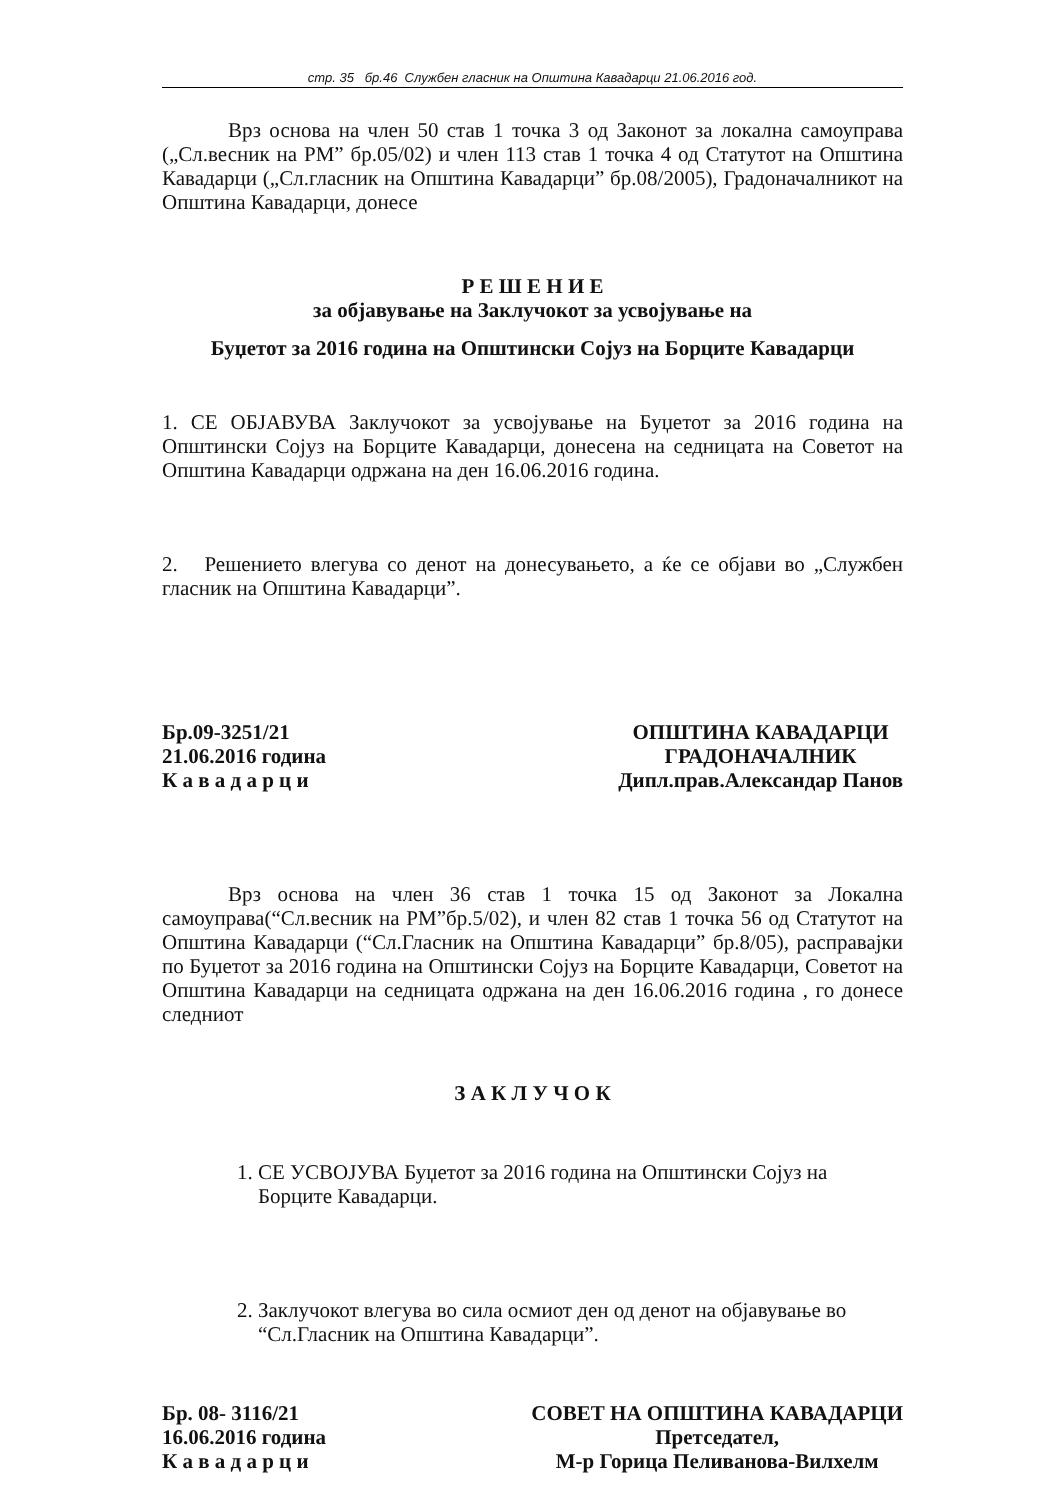стр. 35 бр.46 Службен гласник на Општина Кавадарци 21.06.2016 год.
Врз основа на член 50 став 1 точка 3 од Законот за локална самоуправа („Сл.весник на РМ” бр.05/02) и член 113 став 1 точка 4 од Статутот на Општина Кавадарци („Сл.гласник на Општина Кавадарци” бр.08/2005), Градоначалникот на Општина Кавадарци, донесе
Р Е Ш Е Н И Е
за објавување на Заклучокот за усвојување на
Буџетот за 2016 година на Општински Сојуз на Борците Кавадарци
1. СЕ ОБЈАВУВА Заклучокот за усвојување на Буџетот за 2016 година на Општински Сојуз на Борците Кавадарци, донесена на седницата на Советот на Општина Кавадарци одржана на ден 16.06.2016 година.
2. Решението влегува со денот на донесувањето, а ќе се објави во „Службен гласник на Општина Кавадарци”.
Бр.09-3251/21
21.06.2016 година
К а в а д а р ц и
ОПШТИНА КАВАДАРЦИ
ГРАДОНАЧАЛНИК
Дипл.прав.Александар Панов
Врз основа на член 36 став 1 точка 15 од Законот за Локална самоуправа(“Сл.весник на РМ”бр.5/02), и член 82 став 1 точка 56 од Статутот на Општина Кавадарци (“Сл.Гласник на Општина Кавадарци” бр.8/05), расправајки по Буџетот за 2016 година на Општински Сојуз на Борците Кавадарци, Советот на Општина Кавадарци на седницата одржана на ден 16.06.2016 година , го донесе следниот
З А К Л У Ч О К
1. СЕ УСВОЈУВА Буџетот за 2016 година на Општински Сојуз на Борците Кавадарци.
2. Заклучокот влегува во сила осмиот ден од денот на објавување во “Сл.Гласник на Општина Кавадарци”.
Бр. 08- 3116/21
16.06.2016 година
К а в а д а р ц и
СОВЕТ НА ОПШТИНА КАВАДАРЦИ
Претседател,
М-р Горица Пеливанова-Вилхелм